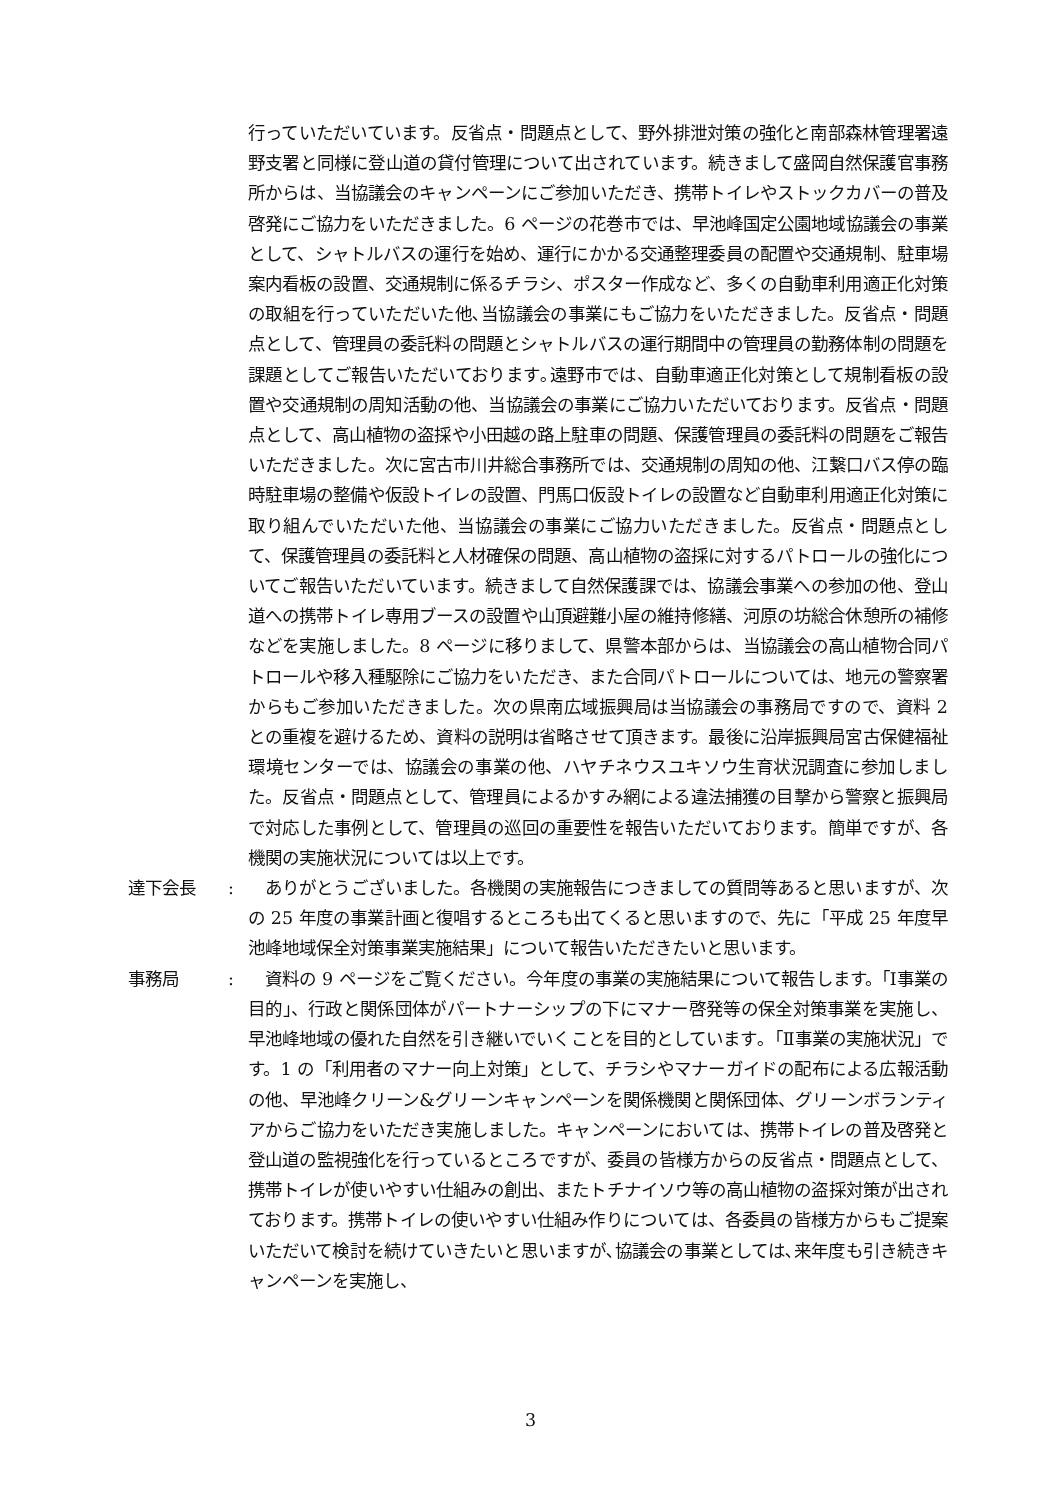行っていただいています。反省点・問題点として、野外排泄対策の強化と南部森林管理署遠野支署と同様に登山道の貸付管理について出されています。続きまして盛岡自然保護官事務所からは、当協議会のキャンペーンにご参加いただき、携帯トイレやストックカバーの普及啓発にご協力をいただきました。6 ページの花巻市では、早池峰国定公園地域協議会の事業として、シャトルバスの運行を始め、運行にかかる交通整理委員の配置や交通規制、駐車場案内看板の設置、交通規制に係るチラシ、ポスター作成など、多くの自動車利用適正化対策の取組を行っていただいた他､当協議会の事業にもご協力をいただきました。反省点・問題点として、管理員の委託料の問題とシャトルバスの運行期間中の管理員の勤務体制の問題を課題としてご報告いただいております｡遠野市では、自動車適正化対策として規制看板の設置や交通規制の周知活動の他、当協議会の事業にご協力いただいております。反省点・問題点として、高山植物の盗採や小田越の路上駐車の問題、保護管理員の委託料の問題をご報告いただきました。次に宮古市川井総合事務所では、交通規制の周知の他、江繋口バス停の臨時駐車場の整備や仮設トイレの設置、門馬口仮設トイレの設置など自動車利用適正化対策に取り組んでいただいた他、当協議会の事業にご協力いただきました。反省点・問題点として、保護管理員の委託料と人材確保の問題、高山植物の盗採に対するパトロールの強化についてご報告いただいています。続きまして自然保護課では、協議会事業への参加の他、登山道への携帯トイレ専用ブースの設置や山頂避難小屋の維持修繕、河原の坊総合休憩所の補修などを実施しました。8 ページに移りまして、県警本部からは、当協議会の高山植物合同パトロールや移入種駆除にご協力をいただき、また合同パトロールについては、地元の警察署からもご参加いただきました。次の県南広域振興局は当協議会の事務局ですので、資料 2 との重複を避けるため、資料の説明は省略させて頂きます。最後に沿岸振興局宮古保健福祉環境センターでは、協議会の事業の他、ハヤチネウスユキソウ生育状況調査に参加しました。反省点・問題点として、管理員によるかすみ網による違法捕獲の目撃から警察と振興局で対応した事例として、管理員の巡回の重要性を報告いただいております。簡単ですが、各機関の実施状況については以上です。
達下会長 : 　ありがとうございました。各機関の実施報告につきましての質問等あると思いますが、次の 25 年度の事業計画と復唱するところも出てくると思いますので、先に「平成 25 年度早池峰地域保全対策事業実施結果」について報告いただきたいと思います。
事務局 : 　資料の 9 ページをご覧ください。今年度の事業の実施結果について報告します。「Ⅰ事業の目的」、行政と関係団体がパートナーシップの下にマナー啓発等の保全対策事業を実施し、早池峰地域の優れた自然を引き継いでいくことを目的としています｡「Ⅱ事業の実施状況」です。1 の「利用者のマナー向上対策」として、チラシやマナーガイドの配布による広報活動の他、早池峰クリーン&グリーンキャンペーンを関係機関と関係団体、グリーンボランティアからご協力をいただき実施しました。キャンペーンにおいては、携帯トイレの普及啓発と登山道の監視強化を行っているところですが、委員の皆様方からの反省点・問題点として、携帯トイレが使いやすい仕組みの創出、またトチナイソウ等の高山植物の盗採対策が出されております。携帯トイレの使いやすい仕組み作りについては、各委員の皆様方からもご提案いただいて検討を続けていきたいと思いますが､協議会の事業としては､来年度も引き続きキャンペーンを実施し、
3